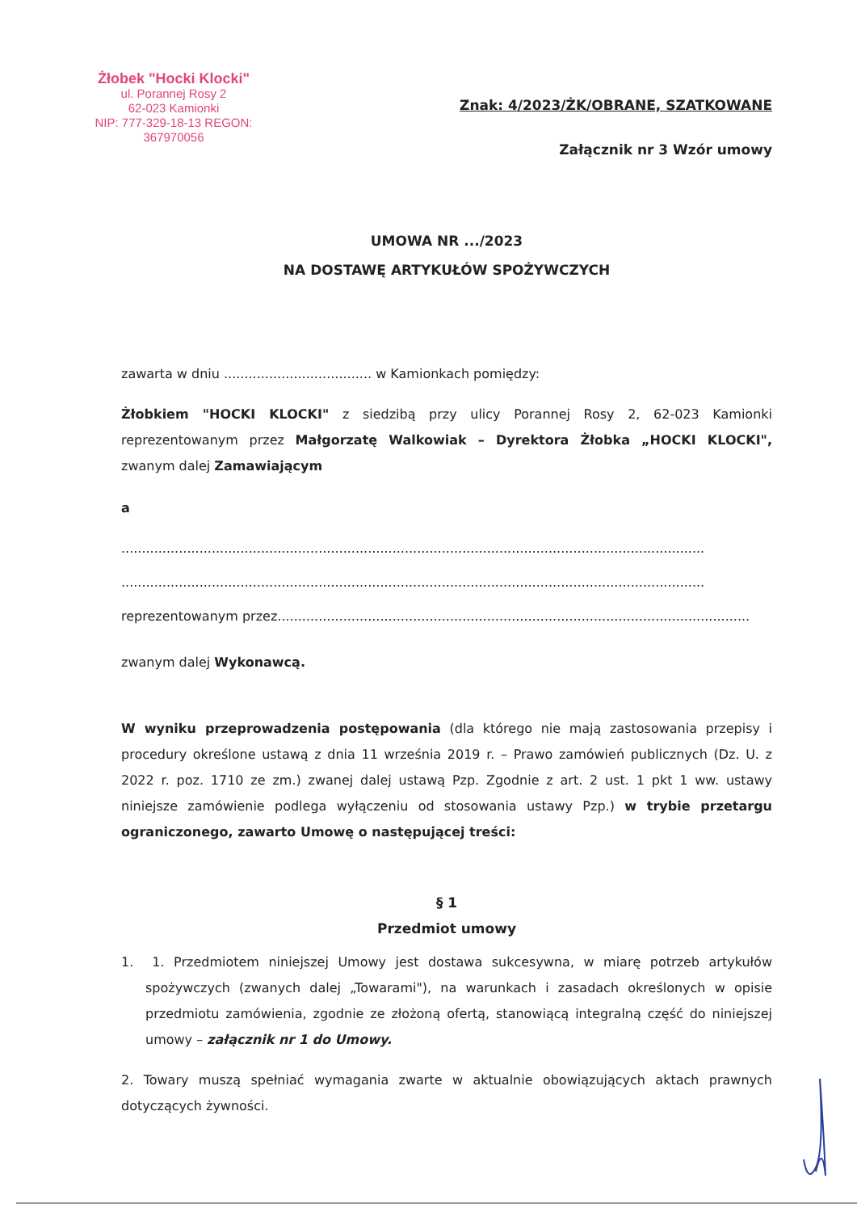Żłobek "Hocki Klocki"
ul. Porannej Rosy 2
62-023 Kamionki
NIP: 777-329-18-13 REGON: 367970056
Znak: 4/2023/ŻK/OBRANE, SZATKOWANE
Załącznik nr 3 Wzór umowy
UMOWA NR .../2023
NA DOSTAWĘ ARTYKUŁÓW SPOŻYWCZYCH
zawarta w dniu .................................... w Kamionkach pomiędzy:
Żłobkiem "HOCKI KLOCKI" z siedzibą przy ulicy Porannej Rosy 2, 62-023 Kamionki reprezentowanym przez Małgorzatę Walkowiak – Dyrektora Żłobka „HOCKI KLOCKI", zwanym dalej Zamawiającym
a
..............................................................................................................................................
..............................................................................................................................................
reprezentowanym przez...................................................................................................................
zwanym dalej Wykonawcą.
W wyniku przeprowadzenia postępowania (dla którego nie mają zastosowania przepisy i procedury określone ustawą z dnia 11 września 2019 r. – Prawo zamówień publicznych (Dz. U. z 2022 r. poz. 1710 ze zm.) zwanej dalej ustawą Pzp. Zgodnie z art. 2 ust. 1 pkt 1 ww. ustawy niniejsze zamówienie podlega wyłączeniu od stosowania ustawy Pzp.) w trybie przetargu ograniczonego, zawarto Umowę o następującej treści:
§ 1
Przedmiot umowy
1. 1. Przedmiotem niniejszej Umowy jest dostawa sukcesywna, w miarę potrzeb artykułów spożywczych (zwanych dalej „Towarami"), na warunkach i zasadach określonych w opisie przedmiotu zamówienia, zgodnie ze złożoną ofertą, stanowiącą integralną część do niniejszej umowy – załącznik nr 1 do Umowy.
2. Towary muszą spełniać wymagania zwarte w aktualnie obowiązujących aktach prawnych dotyczących żywności.